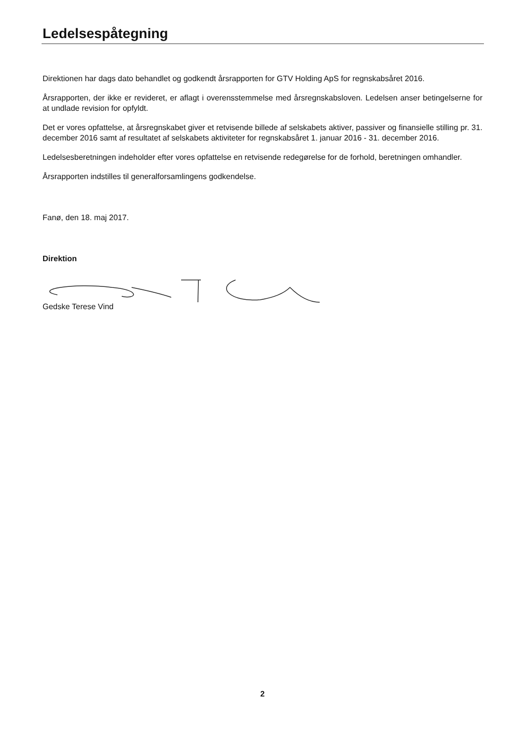Ledelsespåtegning
Direktionen har dags dato behandlet og godkendt årsrapporten for GTV Holding ApS for regnskabsåret 2016.
Årsrapporten, der ikke er revideret, er aflagt i overensstemmelse med årsregnskabsloven. Ledelsen anser betingelserne for at undlade revision for opfyldt.
Det er vores opfattelse, at årsregnskabet giver et retvisende billede af selskabets aktiver, passiver og finansielle stilling pr. 31. december 2016 samt af resultatet af selskabets aktiviteter for regnskabsåret 1. januar 2016 - 31. december 2016.
Ledelsesberetningen indeholder efter vores opfattelse en retvisende redegørelse for de forhold, beretningen omhandler.
Årsrapporten indstilles til generalforsamlingens godkendelse.
Fanø, den 18. maj 2017.
Direktion
Gedske Terese Vind
2